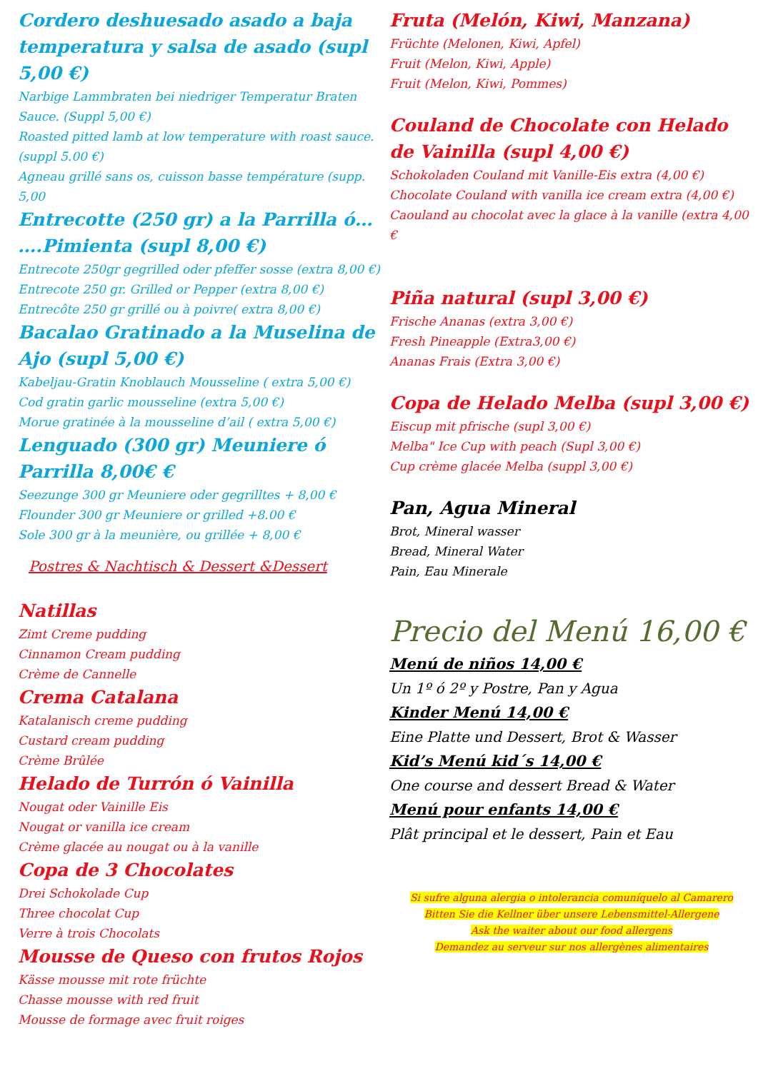Cordero deshuesado asado a baja temperatura y salsa de asado (supl 5,00 €)
Narbige Lammbraten bei niedriger Temperatur Braten Sauce. (Suppl 5,00 €)
Roasted pitted lamb at low temperature with roast sauce. (suppl 5.00 €)
Agneau grillé sans os, cuisson basse température (supp. 5,00
Entrecotte (250 gr) a la Parrilla ó… ….Pimienta (supl 8,00 €)
Entrecote 250gr gegrilled oder pfeffer sosse (extra 8,00 €)
Entrecote 250 gr. Grilled or Pepper (extra 8,00 €)
Entrecôte 250 gr grillé ou à poivre( extra 8,00 €)
Bacalao Gratinado a la Muselina de Ajo (supl 5,00 €)
Kabeljau-Gratin Knoblauch Mousseline ( extra 5,00 €)
Cod gratin garlic mousseline (extra 5,00 €)
Morue gratinée à la mousseline d’ail ( extra 5,00 €)
Lenguado (300 gr) Meuniere ó Parrilla 8,00€ €
Seezunge 300 gr Meuniere oder gegrilltes + 8,00 €
Flounder 300 gr Meuniere or grilled +8.00 €
Sole 300 gr à la meunière, ou grillée + 8,00 €
Postres & Nachtisch & Dessert &Dessert
Natillas
Zimt Creme pudding
Cinnamon Cream pudding
Crème de Cannelle
Crema Catalana
Katalanisch creme pudding
Custard cream pudding
Crème Brûlée
Helado de Turrón ó Vainilla
Nougat oder Vainille Eis
Nougat or vanilla ice cream
Crème glacée au nougat ou à la vanille
Copa de 3 Chocolates
Drei Schokolade Cup
Three chocolat Cup
Verre à trois Chocolats
Mousse de Queso con frutos Rojos
Kässe mousse mit rote früchte
Chasse mousse with red fruit
Mousse de formage avec fruit roiges
Fruta (Melón, Kiwi, Manzana)
Früchte (Melonen, Kiwi, Apfel)
Fruit (Melon, Kiwi, Apple)
Fruit (Melon, Kiwi, Pommes)
Couland de Chocolate con Helado de Vainilla (supl 4,00 €)
Schokoladen Couland mit Vanille-Eis extra (4,00 €)
Chocolate Couland with vanilla ice cream extra (4,00 €)
Caouland au chocolat avec la glace à la vanille (extra 4,00 €
Piña natural (supl 3,00 €)
Frische Ananas (extra 3,00 €)
Fresh Pineapple (Extra3,00 €)
Ananas Frais (Extra 3,00 €)
Copa de Helado Melba (supl 3,00 €)
Eiscup mit pfrische (supl 3,00 €)
Melba" Ice Cup with peach (Supl 3,00 €)
Cup crème glacée Melba (suppl 3,00 €)
Pan, Agua Mineral
Brot, Mineral wasser
Bread, Mineral Water
Pain, Eau Minerale
Precio del Menú 16,00 €
Menú de niños 14,00 €
Un 1º ó 2º y Postre, Pan y Agua
Kinder Menú 14,00 €
Eine Platte und Dessert, Brot & Wasser
Kid’s Menú kid´s 14,00 €
One course and dessert Bread & Water
Menú pour enfants 14,00 €
Plât principal et le dessert, Pain et Eau
Si sufre alguna alergia o intolerancia comuníquelo al Camarero
Bitten Sie die Kellner über unsere Lebensmittel-Allergene
Ask the waiter about our food allergens
Demandez au serveur sur nos allergènes alimentaires